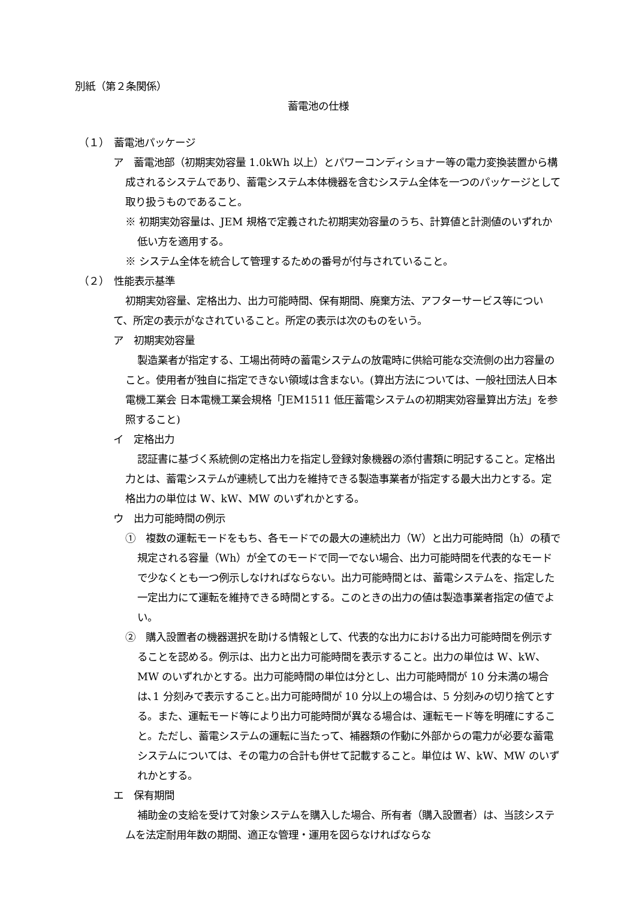別紙（第２条関係）
蓄電池の仕様
（１）　蓄電池パッケージ
ア　蓄電池部（初期実効容量 1.0kWh 以上）とパワーコンディショナー等の電力変換装置から構成されるシステムであり、蓄電システム本体機器を含むシステム全体を一つのパッケージとして取り扱うものであること。
※ 初期実効容量は、JEM 規格で定義された初期実効容量のうち、計算値と計測値のいずれか低い方を適用する。
※ システム全体を統合して管理するための番号が付与されていること。
（２）　性能表示基準
初期実効容量、定格出力、出力可能時間、保有期間、廃棄方法、アフターサービス等について、所定の表示がなされていること。所定の表示は次のものをいう。
ア　初期実効容量
製造業者が指定する、工場出荷時の蓄電システムの放電時に供給可能な交流側の出力容量のこと。使用者が独自に指定できない領域は含まない。(算出方法については、一般社団法人日本電機工業会 日本電機工業会規格「JEM1511 低圧蓄電システムの初期実効容量算出方法」を参照すること)
イ　定格出力
認証書に基づく系統側の定格出力を指定し登録対象機器の添付書類に明記すること。定格出力とは、蓄電システムが連続して出力を維持できる製造事業者が指定する最大出力とする。定格出力の単位は W、kW、MW のいずれかとする。
ウ　出力可能時間の例示
①　複数の運転モードをもち、各モードでの最大の連続出力（W）と出力可能時間（h）の積で規定される容量（Wh）が全てのモードで同一でない場合、出力可能時間を代表的なモードで少なくとも一つ例示しなければならない。出力可能時間とは、蓄電システムを、指定した一定出力にて運転を維持できる時間とする。このときの出力の値は製造事業者指定の値でよい。
②　購入設置者の機器選択を助ける情報として、代表的な出力における出力可能時間を例示することを認める。例示は、出力と出力可能時間を表示すること。出力の単位は W、kW、MW のいずれかとする。出力可能時間の単位は分とし、出力可能時間が 10 分未満の場合は､1 分刻みで表示すること｡出力可能時間が 10 分以上の場合は、5 分刻みの切り捨てとする。また、運転モード等により出力可能時間が異なる場合は、運転モード等を明確にすること。ただし、蓄電システムの運転に当たって、補器類の作動に外部からの電力が必要な蓄電システムについては、その電力の合計も併せて記載すること。単位は W、kW、MW のいずれかとする。
エ　保有期間
補助金の支給を受けて対象システムを購入した場合、所有者（購入設置者）は、当該システムを法定耐用年数の期間、適正な管理・運用を図らなければならな